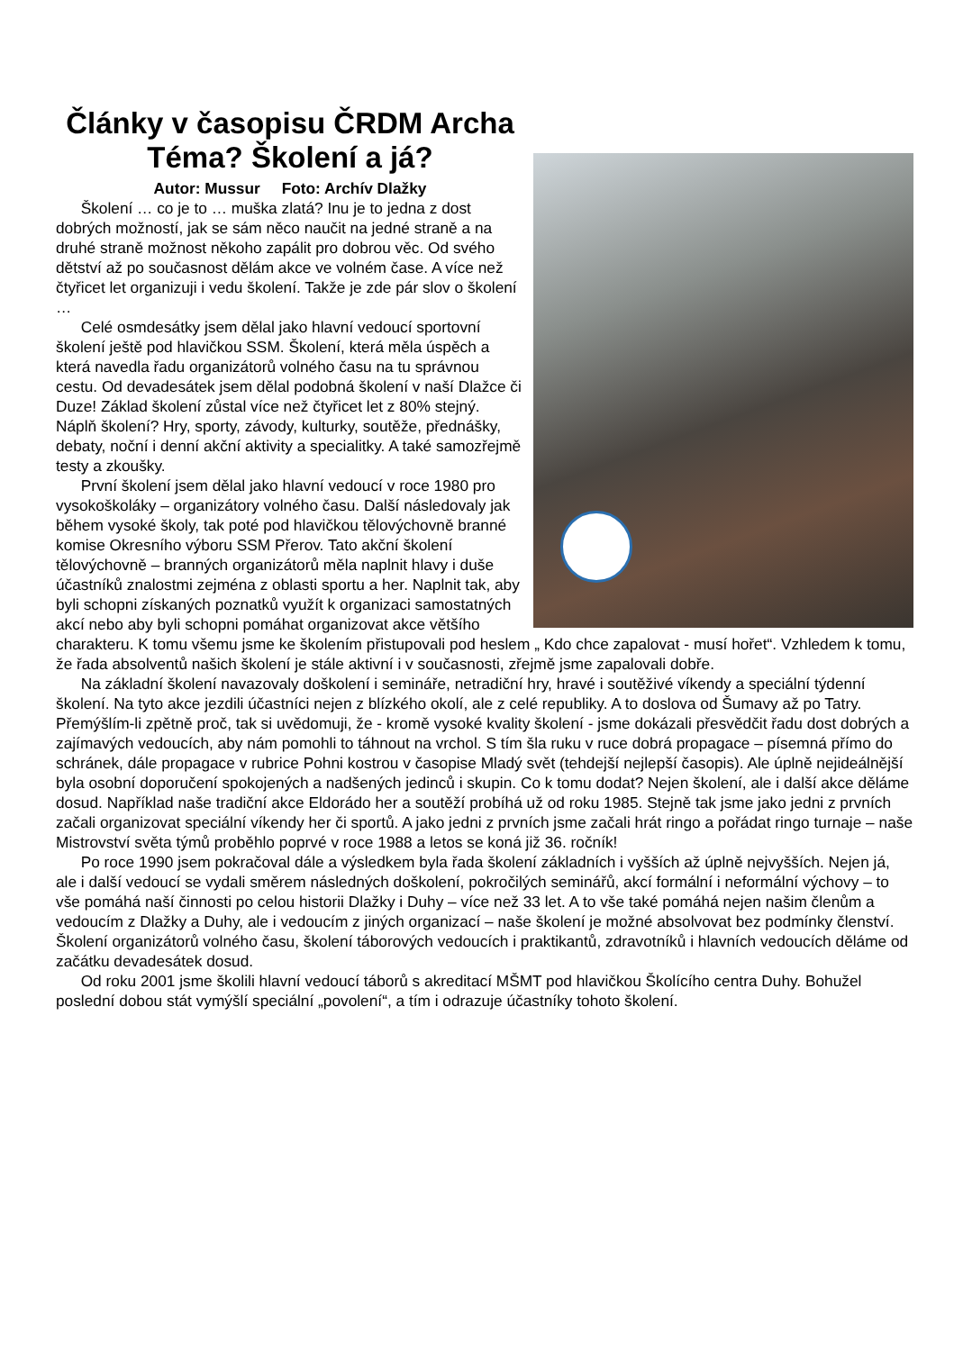Články v časopisu ČRDM Archa
Téma? Školení a já?
Autor: Mussur Foto: Archív Dlažky
Školení … co je to … muška zlatá? Inu je to jedna z dost dobrých možností, jak se sám něco naučit na jedné straně a na druhé straně možnost někoho zapálit pro dobrou věc. Od svého dětství až po současnost dělám akce ve volném čase. A více než čtyřicet let organizuji i vedu školení. Takže je zde pár slov o školení …
Celé osmdesátky jsem dělal jako hlavní vedoucí sportovní školení ještě pod hlavičkou SSM. Školení, která měla úspěch a která navedla řadu organizátorů volného času na tu správnou cestu. Od devadesátek jsem dělal podobná školení v naší Dlažce či Duze! Základ školení zůstal více než čtyřicet let z 80% stejný. Náplň školení? Hry, sporty, závody, kulturky, soutěže, přednášky, debaty, noční i denní akční aktivity a specialitky. A také samozřejmě testy a zkoušky.
První školení jsem dělal jako hlavní vedoucí v roce 1980 pro vysokoškoláky – organizátory volného času. Další následovaly jak během vysoké školy, tak poté pod hlavičkou tělovýchovně branné komise Okresního výboru SSM Přerov. Tato akční školení tělovýchovně – branných organizátorů měla naplnit hlavy i duše účastníků znalostmi zejména z oblasti sportu a her. Naplnit tak, aby byli schopni získaných poznatků využít k organizaci samostatných akcí nebo aby byli schopni pomáhat organizovat akce většího charakteru. K tomu všemu jsme ke školením přistupovali pod heslem „ Kdo chce zapalovat - musí hořet“. Vzhledem k tomu, že řada absolventů našich školení je stále aktivní i v současnosti, zřejmě jsme zapalovali dobře.
Na základní školení navazovaly doškolení i semináře, netradiční hry, hravé i soutěživé víkendy a speciální týdenní školení. Na tyto akce jezdili účastníci nejen z blízkého okolí, ale z celé republiky. A to doslova od Šumavy až po Tatry. Přemýšlím-li zpětně proč, tak si uvědomuji, že - kromě vysoké kvality školení - jsme dokázali přesvědčit řadu dost dobrých a zajímavých vedoucích, aby nám pomohli to táhnout na vrchol. S tím šla ruku v ruce dobrá propagace – písemná přímo do schránek, dále propagace v rubrice Pohni kostrou v časopise Mladý svět (tehdejší nejlepší časopis). Ale úplně nejideálnější byla osobní doporučení spokojených a nadšených jedinců i skupin. Co k tomu dodat? Nejen školení, ale i další akce děláme dosud. Například naše tradiční akce Eldorádo her a soutěží probíhá už od roku 1985. Stejně tak jsme jako jedni z prvních začali organizovat speciální víkendy her či sportů. A jako jedni z prvních jsme začali hrát ringo a pořádat ringo turnaje – naše Mistrovství světa týmů proběhlo poprvé v roce 1988 a letos se koná již 36. ročník!
Po roce 1990 jsem pokračoval dále a výsledkem byla řada školení základních i vyšších až úplně nejvyšších. Nejen já, ale i další vedoucí se vydali směrem následných doškolení, pokročilých seminářů, akcí formální i neformální výchovy – to vše pomáhá naší činnosti po celou historii Dlažky i Duhy – více než 33 let. A to vše také pomáhá nejen našim členům a vedoucím z Dlažky a Duhy, ale i vedoucím z jiných organizací – naše školení je možné absolvovat bez podmínky členství. Školení organizátorů volného času, školení táborových vedoucích i praktikantů, zdravotníků i hlavních vedoucích děláme od začátku devadesátek dosud.
Od roku 2001 jsme školili hlavní vedoucí táborů s akreditací MŠMT pod hlavičkou Školícího centra Duhy. Bohužel poslední dobou stát vymýšlí speciální „povolení“, a tím i odrazuje účastníky tohoto školení.